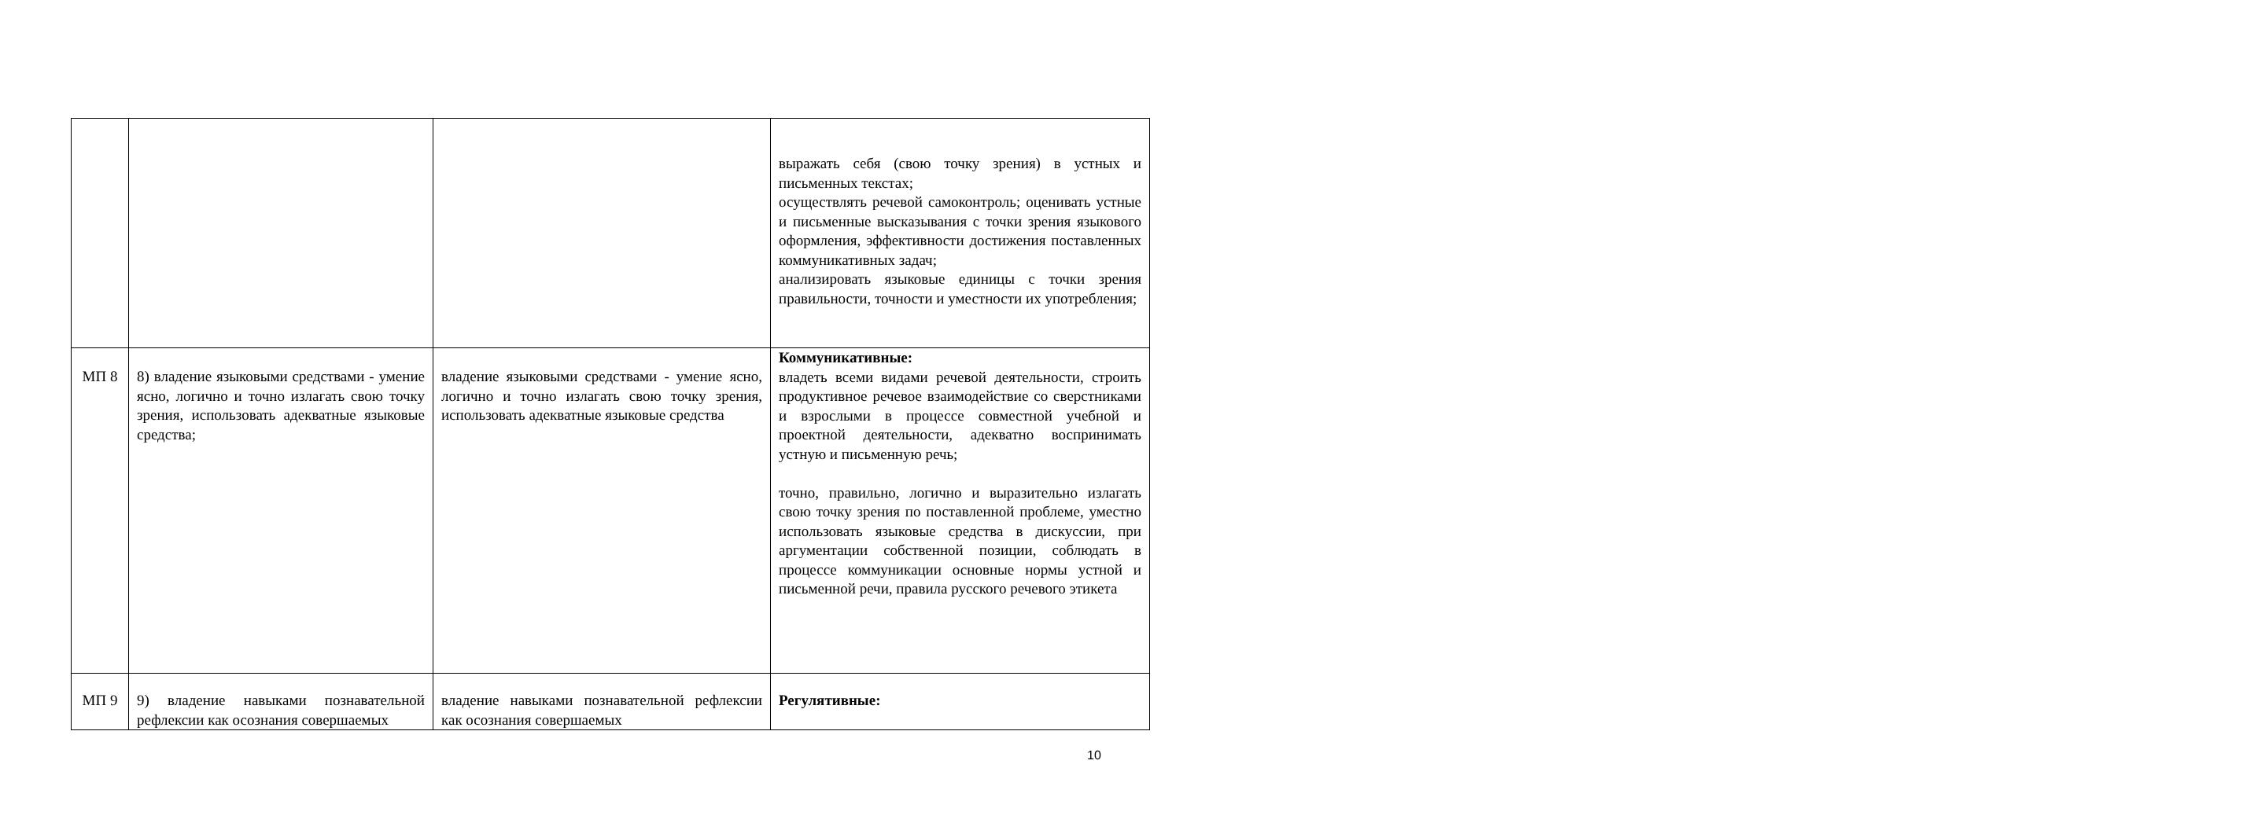| | | | выражать себя (свою точку зрения) в устных и письменных текстах; осуществлять речевой самоконтроль; оценивать устные и письменные высказывания с точки зрения языкового оформления, эффективности достижения поставленных коммуникативных задач; анализировать языковые единицы с точки зрения правильности, точности и уместности их употребления; |
| МП 8 | 8) владение языковыми средствами - умение ясно, логично и точно излагать свою точку зрения, использовать адекватные языковые средства; | владение языковыми средствами - умение ясно, логично и точно излагать свою точку зрения, использовать адекватные языковые средства | Коммуникативные: владеть всеми видами речевой деятельности, строить продуктивное речевое взаимодействие со сверстниками и взрослыми в процессе совместной учебной и проектной деятельности, адекватно воспринимать устную и письменную речь; точно, правильно, логично и выразительно излагать свою точку зрения по поставленной проблеме, уместно использовать языковые средства в дискуссии, при аргументации собственной позиции, соблюдать в процессе коммуникации основные нормы устной и письменной речи, правила русского речевого этикета |
| МП 9 | 9) владение навыками познавательной рефлексии как осознания совершаемых | владение навыками познавательной рефлексии как осознания совершаемых | Регулятивные: |
10